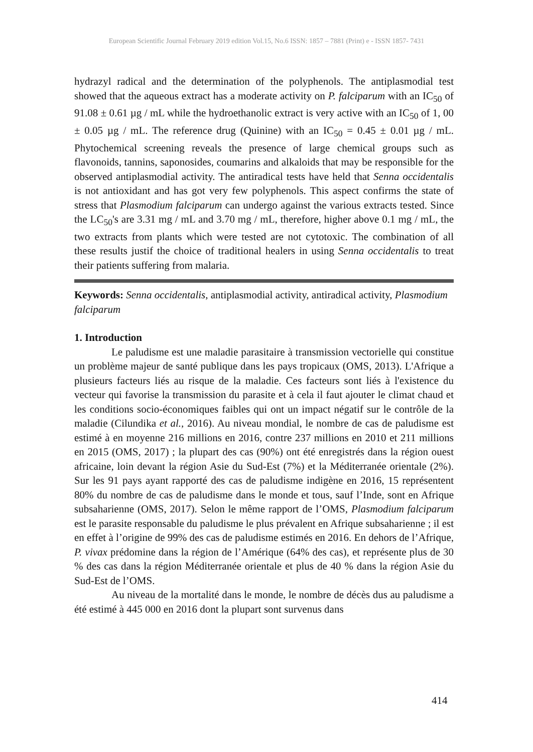European Scientific Journal February 2019 edition Vol.15, No.6 ISSN: 1857 – 7881 (Print) e - ISSN 1857- 7431
hydrazyl radical and the determination of the polyphenols. The antiplasmodial test showed that the aqueous extract has a moderate activity on P. falciparum with an IC<sub>50</sub> of 91.08 ± 0.61 µg / mL while the hydroethanolic extract is very active with an IC<sub>50</sub> of 1, 00 ± 0.05 µg / mL. The reference drug (Quinine) with an IC<sub>50</sub> = 0.45 ± 0.01 µg / mL. Phytochemical screening reveals the presence of large chemical groups such as flavonoids, tannins, saponosides, coumarins and alkaloids that may be responsible for the observed antiplasmodial activity. The antiradical tests have held that Senna occidentalis is not antioxidant and has got very few polyphenols. This aspect confirms the state of stress that Plasmodium falciparum can undergo against the various extracts tested. Since the LC<sub>50</sub>'s are 3.31 mg / mL and 3.70 mg / mL, therefore, higher above 0.1 mg / mL, the two extracts from plants which were tested are not cytotoxic. The combination of all these results justif the choice of traditional healers in using Senna occidentalis to treat their patients suffering from malaria.
Keywords: Senna occidentalis, antiplasmodial activity, antiradical activity, Plasmodium falciparum
1. Introduction
Le paludisme est une maladie parasitaire à transmission vectorielle qui constitue un problème majeur de santé publique dans les pays tropicaux (OMS, 2013). L'Afrique a plusieurs facteurs liés au risque de la maladie. Ces facteurs sont liés à l'existence du vecteur qui favorise la transmission du parasite et à cela il faut ajouter le climat chaud et les conditions socio-économiques faibles qui ont un impact négatif sur le contrôle de la maladie (Cilundika et al., 2016). Au niveau mondial, le nombre de cas de paludisme est estimé à en moyenne 216 millions en 2016, contre 237 millions en 2010 et 211 millions en 2015 (OMS, 2017) ; la plupart des cas (90%) ont été enregistrés dans la région ouest africaine, loin devant la région Asie du Sud-Est (7%) et la Méditerranée orientale (2%). Sur les 91 pays ayant rapporté des cas de paludisme indigène en 2016, 15 représentent 80% du nombre de cas de paludisme dans le monde et tous, sauf l’Inde, sont en Afrique subsaharienne (OMS, 2017). Selon le même rapport de l’OMS, Plasmodium falciparum est le parasite responsable du paludisme le plus prévalent en Afrique subsaharienne ; il est en effet à l’origine de 99% des cas de paludisme estimés en 2016. En dehors de l’Afrique, P. vivax prédomine dans la région de l’Amérique (64% des cas), et représente plus de 30 % des cas dans la région Méditerranée orientale et plus de 40 % dans la région Asie du Sud-Est de l’OMS.
Au niveau de la mortalité dans le monde, le nombre de décès dus au paludisme a été estimé à 445 000 en 2016 dont la plupart sont survenus dans
414